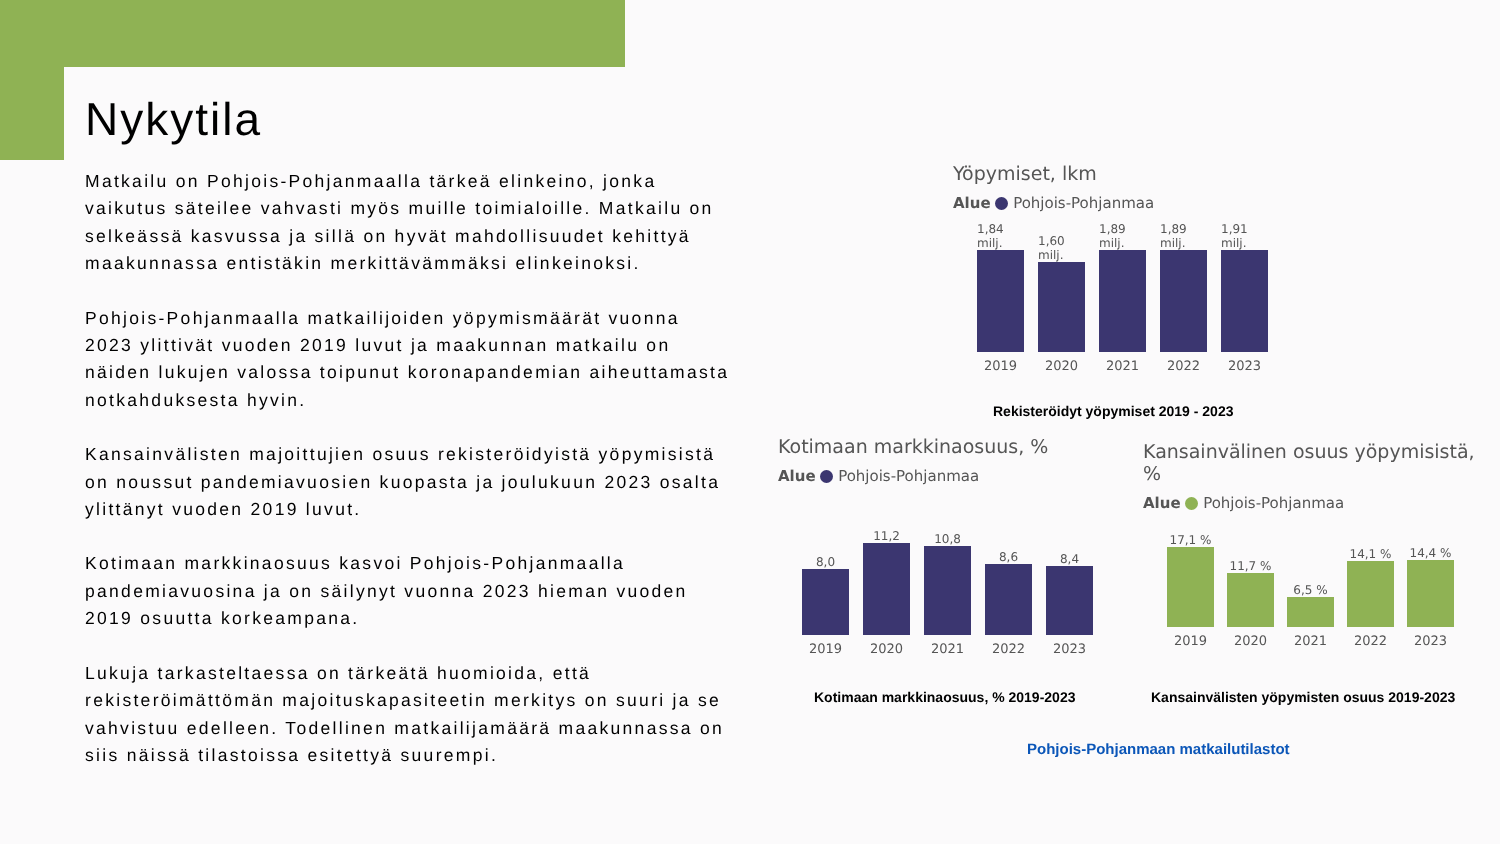Nykytila
Matkailu on Pohjois-Pohjanmaalla tärkeä elinkeino, jonka vaikutus säteilee vahvasti myös muille toimialoille. Matkailu on selkeässä kasvussa ja sillä on hyvät mahdollisuudet kehittyä maakunnassa entistäkin merkittävämmäksi elinkeinoksi.
Pohjois-Pohjanmaalla matkailijoiden yöpymismäärät vuonna 2023 ylittivät vuoden 2019 luvut ja maakunnan matkailu on näiden lukujen valossa toipunut koronapandemian aiheuttamasta notkahduksesta hyvin.
Kansainvälisten majoittujien osuus rekisteröidyistä yöpymisistä on noussut pandemiavuosien kuopasta ja joulukuun 2023 osalta ylittänyt vuoden 2019 luvut.
Kotimaan markkinaosuus kasvoi Pohjois-Pohjanmaalla pandemiavuosina ja on säilynyt vuonna 2023 hieman vuoden 2019 osuutta korkeampana.
Lukuja tarkasteltaessa on tärkeätä huomioida, että rekisteröimättömän majoituskapasiteetin merkitys on suuri ja se vahvistuu edelleen. Todellinen matkailijamäärä maakunnassa on siis näissä tilastoissa esitettyä suurempi.
Yöpymiset, lkm
Alue Pohjois-Pohjanmaa
1,84 milj.
1,60 milj.
1,89 milj.
1,89 milj.
1,91 milj.
2019 2020 2021 2022 2023
Rekisteröidyt yöpymiset 2019 - 2023
Kotimaan markkinaosuus, %
Alue Pohjois-Pohjanmaa
8,0
11,2
10,8
8,6
8,4
2019 2020 2021 2022 2023
Kotimaan markkinaosuus, % 2019-2023
Kansainvälinen osuus yöpymisistä, %
Alue Pohjois-Pohjanmaa
17,1 %
11,7 %
6,5 %
14,1 %
14,4 %
2019 2020 2021 2022 2023
Kansainvälisten yöpymisten osuus 2019-2023
Pohjois-Pohjanmaan matkailutilastot